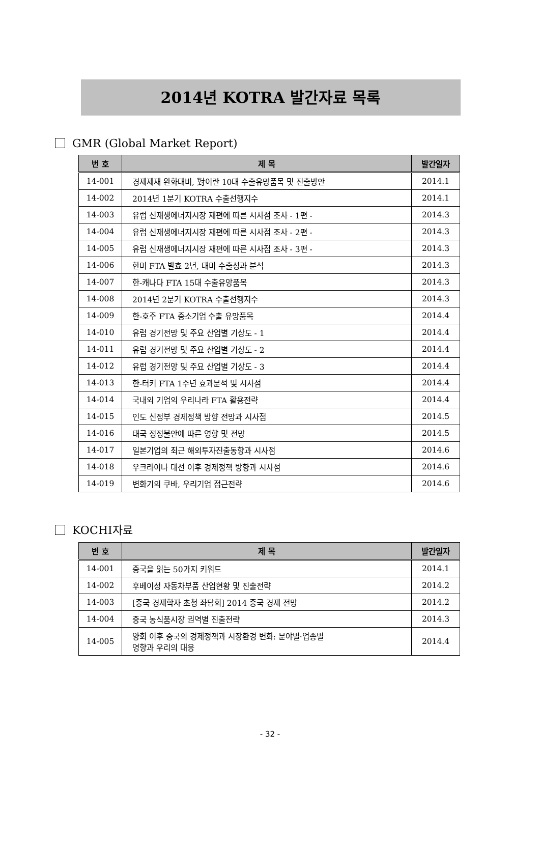2014년 KOTRA 발간자료 목록
GMR (Global Market Report)
| 번 호 | 제 목 | 발간일자 |
| --- | --- | --- |
| 14-001 | 경제제재 완화대비, 對이란 10대 수출유망품목 및 진출방안 | 2014.1 |
| 14-002 | 2014년 1분기 KOTRA 수출선행지수 | 2014.1 |
| 14-003 | 유럽 신재생에너지시장 재편에 따른 시사점 조사 - 1편 - | 2014.3 |
| 14-004 | 유럽 신재생에너지시장 재편에 따른 시사점 조사 - 2편 - | 2014.3 |
| 14-005 | 유럽 신재생에너지시장 재편에 따른 시사점 조사 - 3편 - | 2014.3 |
| 14-006 | 한미 FTA 발효 2년, 대미 수출성과 분석 | 2014.3 |
| 14-007 | 한-캐나다 FTA 15대 수출유망품목 | 2014.3 |
| 14-008 | 2014년 2분기 KOTRA 수출선행지수 | 2014.3 |
| 14-009 | 한-호주 FTA 중소기업 수출 유망품목 | 2014.4 |
| 14-010 | 유럽 경기전망 및 주요 산업별 기상도 - 1 | 2014.4 |
| 14-011 | 유럽 경기전망 및 주요 산업별 기상도 - 2 | 2014.4 |
| 14-012 | 유럽 경기전망 및 주요 산업별 기상도 - 3 | 2014.4 |
| 14-013 | 한-터키 FTA 1주년 효과분석 및 시사점 | 2014.4 |
| 14-014 | 국내외 기업의 우리나라 FTA 활용전략 | 2014.4 |
| 14-015 | 인도 신정부 경제정책 방향 전망과 시사점 | 2014.5 |
| 14-016 | 태국 정정불안에 따른 영향 및 전망 | 2014.5 |
| 14-017 | 일본기업의 최근 해외투자진출동향과 시사점 | 2014.6 |
| 14-018 | 우크라이나 대선 이후 경제정책 방향과 시사점 | 2014.6 |
| 14-019 | 변화기의 쿠바, 우리기업 접근전략 | 2014.6 |
KOCHI자료
| 번 호 | 제 목 | 발간일자 |
| --- | --- | --- |
| 14-001 | 중국을 읽는 50가지 키워드 | 2014.1 |
| 14-002 | 후베이성 자동차부품 산업현황 및 진출전략 | 2014.2 |
| 14-003 | [중국 경제학자 초청 좌담회] 2014 중국 경제 전망 | 2014.2 |
| 14-004 | 중국 농식품시장 권역별 진출전략 | 2014.3 |
| 14-005 | 양회 이후 중국의 경제정책과 시장환경 변화: 분야별·업종별 영향과 우리의 대응 | 2014.4 |
- 32 -